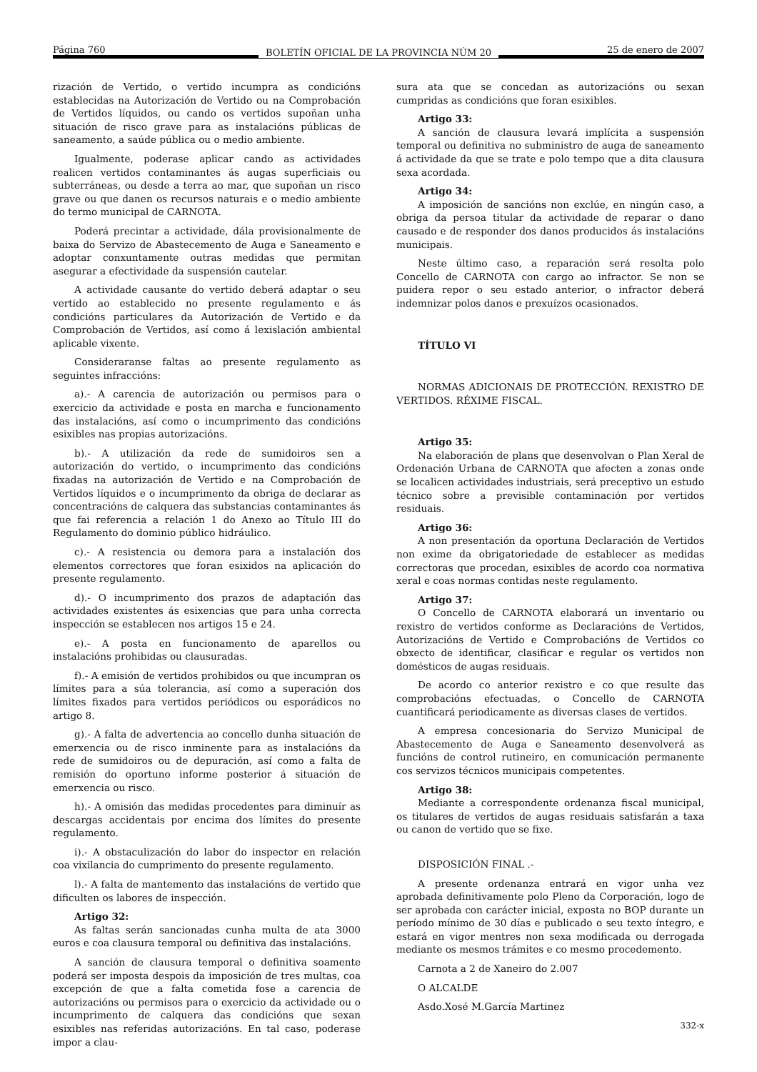Página 760 BOLETÍN OFICIAL DE LA PROVINCIA NÚM 20 25 de enero de 2007
rización de Vertido, o vertido incumpra as condicións establecidas na Autorización de Vertido ou na Comprobación de Vertidos líquidos, ou cando os vertidos supoñan unha situación de risco grave para as instalacións públicas de saneamento, a saúde pública ou o medio ambiente.
Igualmente, poderase aplicar cando as actividades realicen vertidos contaminantes ás augas superficiais ou subterráneas, ou desde a terra ao mar, que supoñan un risco grave ou que danen os recursos naturais e o medio ambiente do termo municipal de CARNOTA.
Poderá precintar a actividade, dála provisionalmente de baixa do Servizo de Abastecemento de Auga e Saneamento e adoptar conxuntamente outras medidas que permitan asegurar a efectividade da suspensión cautelar.
A actividade causante do vertido deberá adaptar o seu vertido ao establecido no presente regulamento e ás condicións particulares da Autorización de Vertido e da Comprobación de Vertidos, así como á lexislación ambiental aplicable vixente.
Consideraranse faltas ao presente regulamento as seguintes infraccións:
a).- A carencia de autorización ou permisos para o exercicio da actividade e posta en marcha e funcionamento das instalacións, así como o incumprimento das condicións esixibles nas propias autorizacións.
b).- A utilización da rede de sumidoiros sen a autorización do vertido, o incumprimento das condicións fixadas na autorización de Vertido e na Comprobación de Vertidos líquidos e o incumprimento da obriga de declarar as concentracións de calquera das substancias contaminantes ás que fai referencia a relación 1 do Anexo ao Título III do Regulamento do dominio público hidráulico.
c).- A resistencia ou demora para a instalación dos elementos correctores que foran esixidos na aplicación do presente regulamento.
d).- O incumprimento dos prazos de adaptación das actividades existentes ás esixencias que para unha correcta inspección se establecen nos artigos 15 e 24.
e).- A posta en funcionamento de aparellos ou instalacións prohibidas ou clausuradas.
f).- A emisión de vertidos prohibidos ou que incumpran os límites para a súa tolerancia, así como a superación dos límites fixados para vertidos periódicos ou esporádicos no artigo 8.
g).- A falta de advertencia ao concello dunha situación de emerxencia ou de risco inminente para as instalacións da rede de sumidoiros ou de depuración, así como a falta de remisión do oportuno informe posterior á situación de emerxencia ou risco.
h).- A omisión das medidas procedentes para diminuír as descargas accidentais por encima dos límites do presente regulamento.
i).- A obstaculización do labor do inspector en relación coa vixilancia do cumprimento do presente regulamento.
l).- A falta de mantemento das instalacións de vertido que dificulten os labores de inspección.
Artigo 32:
As faltas serán sancionadas cunha multa de ata 3000 euros e coa clausura temporal ou definitiva das instalacións.
A sanción de clausura temporal o definitiva soamente poderá ser imposta despois da imposición de tres multas, coa excepción de que a falta cometida fose a carencia de autorizacións ou permisos para o exercicio da actividade ou o incumprimento de calquera das condicións que sexan esixibles nas referidas autorizacións. En tal caso, poderase impor a clau-
sura ata que se concedan as autorizacións ou sexan cumpridas as condicións que foran esixibles.
Artigo 33:
A sanción de clausura levará implícita a suspensión temporal ou definitiva no subministro de auga de saneamento á actividade da que se trate e polo tempo que a dita clausura sexa acordada.
Artigo 34:
A imposición de sancións non exclúe, en ningún caso, a obriga da persoa titular da actividade de reparar o dano causado e de responder dos danos producidos ás instalacións municipais.
Neste último caso, a reparación será resolta polo Concello de CARNOTA con cargo ao infractor. Se non se puidera repor o seu estado anterior, o infractor deberá indemnizar polos danos e prexuízos ocasionados.
TÍTULO VI
NORMAS ADICIONAIS DE PROTECCIÓN. REXISTRO DE VERTIDOS. RÉXIME FISCAL.
Artigo 35:
Na elaboración de plans que desenvolvan o Plan Xeral de Ordenación Urbana de CARNOTA que afecten a zonas onde se localicen actividades industriais, será preceptivo un estudo técnico sobre a previsible contaminación por vertidos residuais.
Artigo 36:
A non presentación da oportuna Declaración de Vertidos non exime da obrigatoriedade de establecer as medidas correctoras que procedan, esixibles de acordo coa normativa xeral e coas normas contidas neste regulamento.
Artigo 37:
O Concello de CARNOTA elaborará un inventario ou rexistro de vertidos conforme as Declaracións de Vertidos, Autorizacións de Vertido e Comprobacións de Vertidos co obxecto de identificar, clasificar e regular os vertidos non domésticos de augas residuais.
De acordo co anterior rexistro e co que resulte das comprobacións efectuadas, o Concello de CARNOTA cuantificará periodicamente as diversas clases de vertidos.
A empresa concesionaria do Servizo Municipal de Abastecemento de Auga e Saneamento desenvolverá as funcións de control rutineiro, en comunicación permanente cos servizos técnicos municipais competentes.
Artigo 38:
Mediante a correspondente ordenanza fiscal municipal, os titulares de vertidos de augas residuais satisfarán a taxa ou canon de vertido que se fixe.
DISPOSICIÓN FINAL .-
A presente ordenanza entrará en vigor unha vez aprobada definitivamente polo Pleno da Corporación, logo de ser aprobada con carácter inicial, exposta no BOP durante un período mínimo de 30 días e publicado o seu texto íntegro, e estará en vigor mentres non sexa modificada ou derrogada mediante os mesmos trámites e co mesmo procedemento.
Carnota a 2 de Xaneiro do 2.007
O ALCALDE
Asdo.Xosé M.García Martinez
332-x